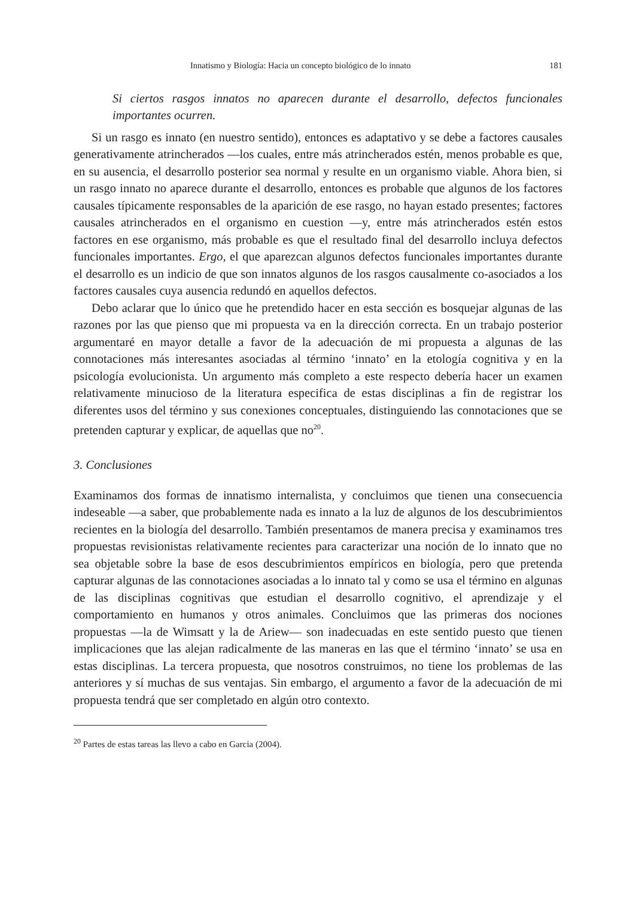Innatismo y Biología: Hacia un concepto biológico de lo innato 181
Si ciertos rasgos innatos no aparecen durante el desarrollo, defectos funcionales importantes ocurren.
Si un rasgo es innato (en nuestro sentido), entonces es adaptativo y se debe a factores causales generativamente atrincherados —los cuales, entre más atrincherados estén, menos probable es que, en su ausencia, el desarrollo posterior sea normal y resulte en un organismo viable. Ahora bien, si un rasgo innato no aparece durante el desarrollo, entonces es probable que algunos de los factores causales típicamente responsables de la aparición de ese rasgo, no hayan estado presentes; factores causales atrincherados en el organismo en cuestion —y, entre más atrincherados estén estos factores en ese organismo, más probable es que el resultado final del desarrollo incluya defectos funcionales importantes. Ergo, el que aparezcan algunos defectos funcionales importantes durante el desarrollo es un indicio de que son innatos algunos de los rasgos causalmente co-asociados a los factores causales cuya ausencia redundó en aquellos defectos.
Debo aclarar que lo único que he pretendido hacer en esta sección es bosquejar algunas de las razones por las que pienso que mi propuesta va en la dirección correcta. En un trabajo posterior argumentaré en mayor detalle a favor de la adecuación de mi propuesta a algunas de las connotaciones más interesantes asociadas al término ‘innato’ en la etología cognitiva y en la psicología evolucionista. Un argumento más completo a este respecto debería hacer un examen relativamente minucioso de la literatura especifica de estas disciplinas a fin de registrar los diferentes usos del término y sus conexiones conceptuales, distinguiendo las connotaciones que se pretenden capturar y explicar, de aquellas que no<sup>20</sup>.
3. Conclusiones
Examinamos dos formas de innatismo internalista, y concluimos que tienen una consecuencia indeseable —a saber, que probablemente nada es innato a la luz de algunos de los descubrimientos recientes en la biología del desarrollo. También presentamos de manera precisa y examinamos tres propuestas revisionistas relativamente recientes para caracterizar una noción de lo innato que no sea objetable sobre la base de esos descubrimientos empíricos en biología, pero que pretenda capturar algunas de las connotaciones asociadas a lo innato tal y como se usa el término en algunas de las disciplinas cognitivas que estudian el desarrollo cognitivo, el aprendizaje y el comportamiento en humanos y otros animales. Concluimos que las primeras dos nociones propuestas —la de Wimsatt y la de Ariew— son inadecuadas en este sentido puesto que tienen implicaciones que las alejan radicalmente de las maneras en las que el término ‘innato’ se usa en estas disciplinas. La tercera propuesta, que nosotros construimos, no tiene los problemas de las anteriores y sí muchas de sus ventajas. Sin embargo, el argumento a favor de la adecuación de mi propuesta tendrá que ser completado en algún otro contexto.
<sup>20</sup> Partes de estas tareas las llevo a cabo en Garcia (2004).